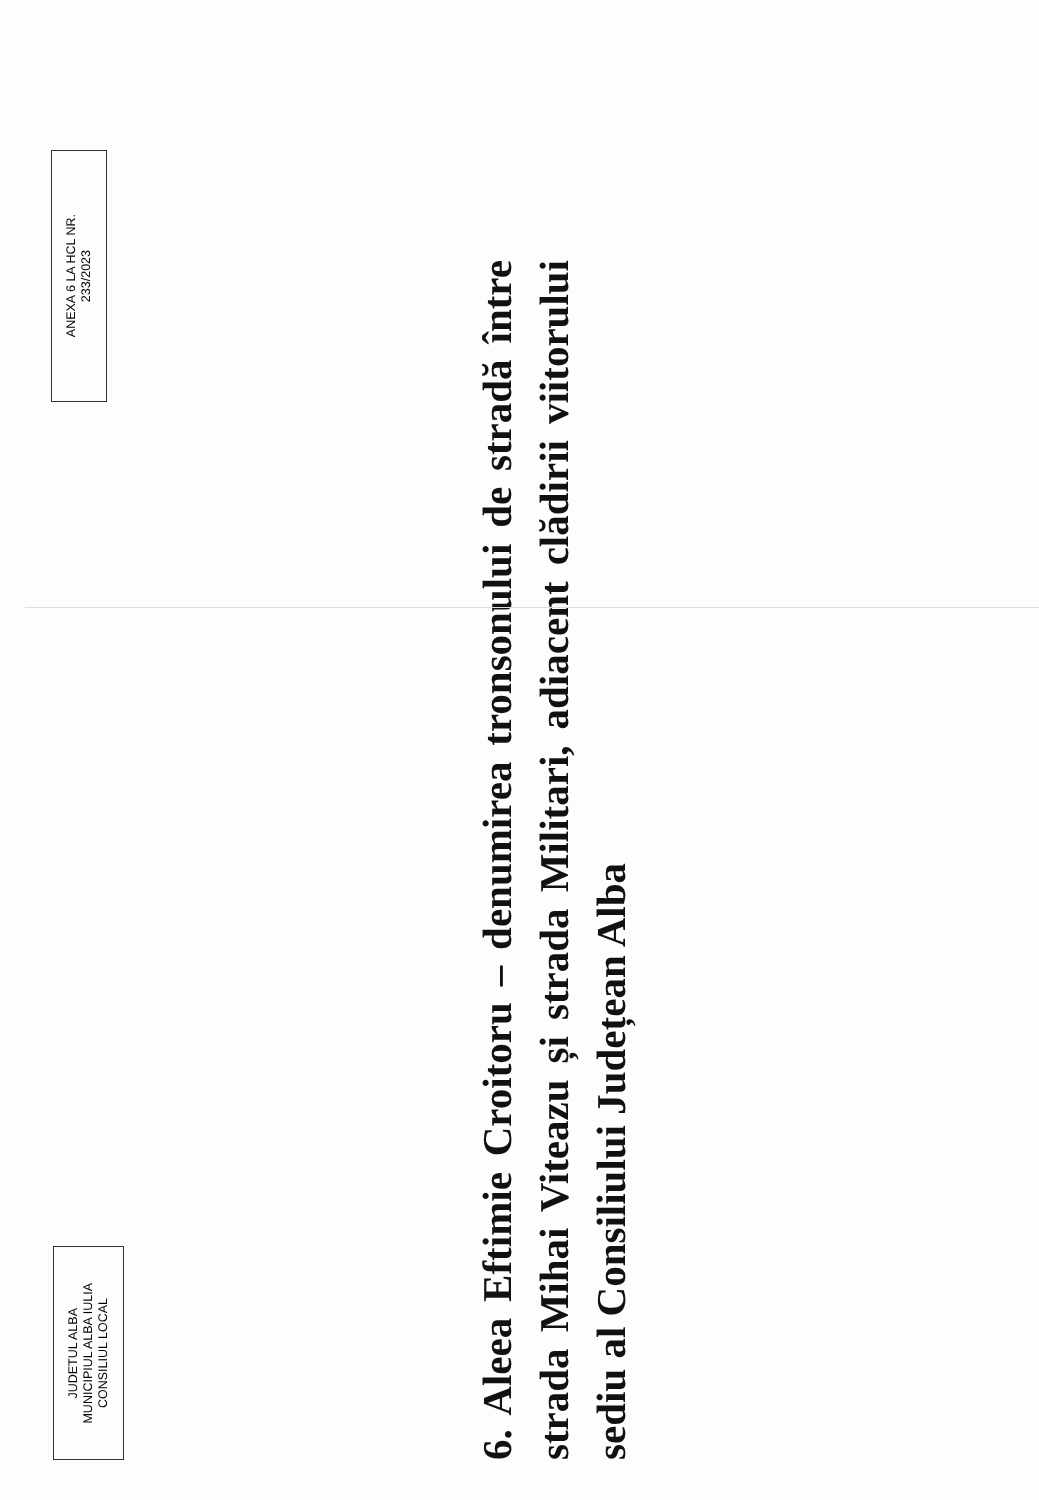JUDETUL ALBA
MUNICIPIUL ALBA IULIA
CONSILIUL LOCAL
ANEXA 6 LA HCL NR.
233/2023
6. Aleea Eftimie Croitoru – denumirea tronsonului de stradă între strada Mihai Viteazu și strada Militari, adiacent clădirii viitorului sediu al Consiliului Județean Alba